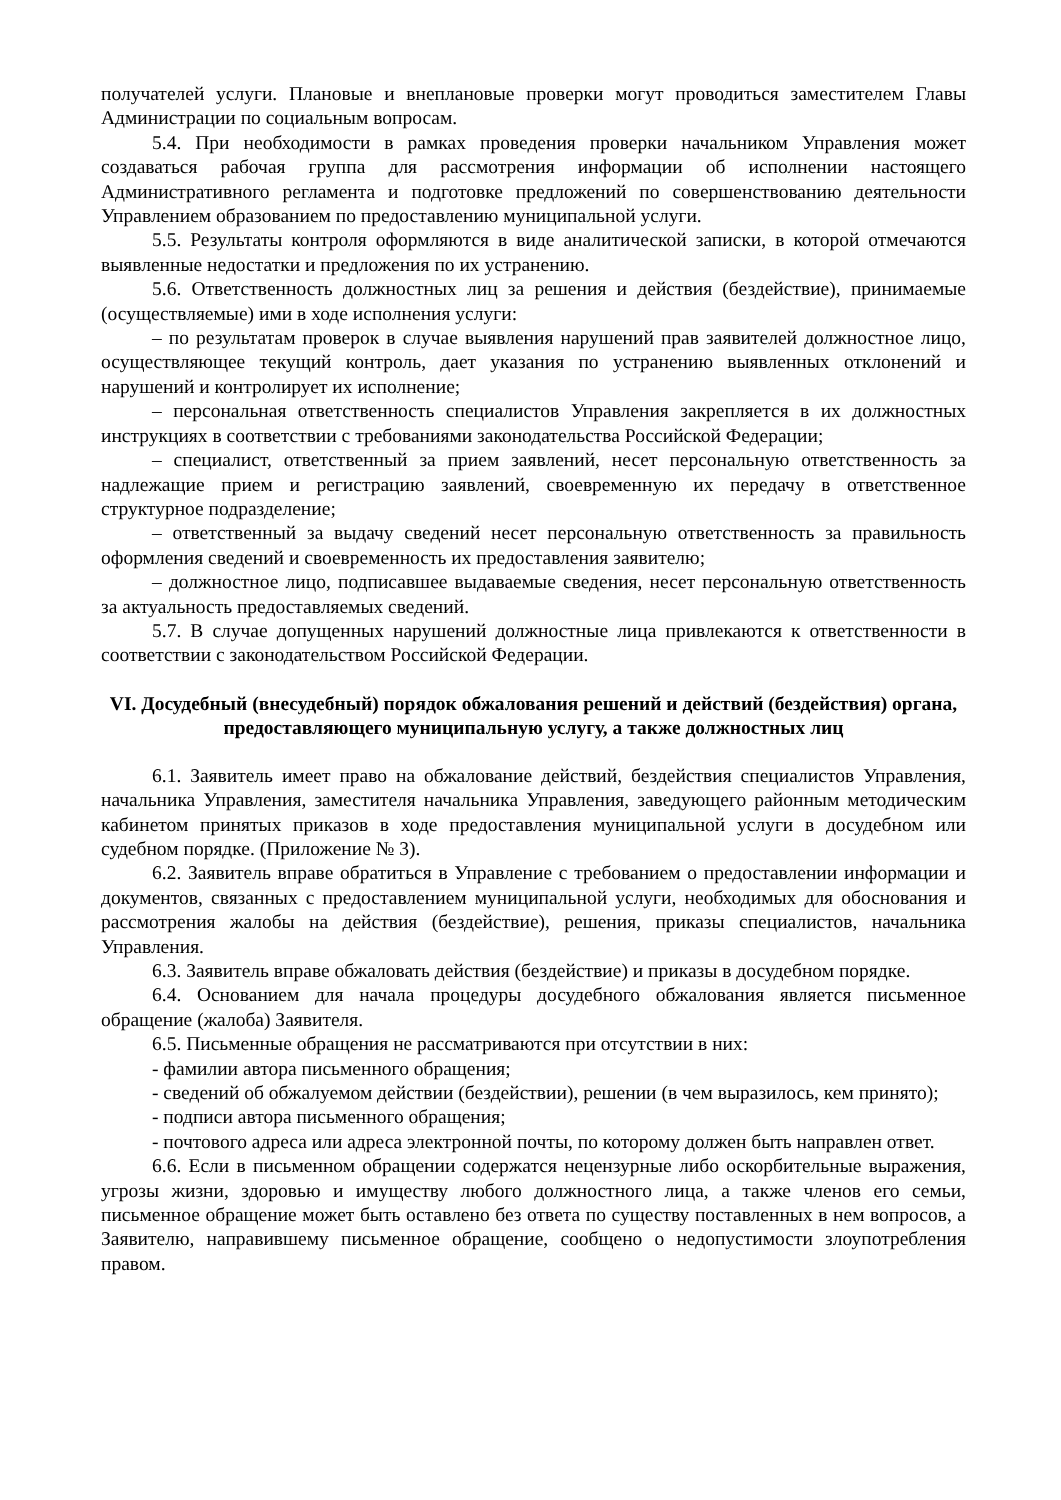получателей услуги. Плановые и внеплановые проверки могут проводиться заместителем Главы Администрации по социальным вопросам.
5.4. При необходимости в рамках проведения проверки начальником Управления может создаваться рабочая группа для рассмотрения информации об исполнении настоящего Административного регламента и подготовке предложений по совершенствованию деятельности Управлением образованием по предоставлению муниципальной услуги.
5.5. Результаты контроля оформляются в виде аналитической записки, в которой отмечаются выявленные недостатки и предложения по их устранению.
5.6. Ответственность должностных лиц за решения и действия (бездействие), принимаемые (осуществляемые) ими в ходе исполнения услуги:
– по результатам проверок в случае выявления нарушений прав заявителей должностное лицо, осуществляющее текущий контроль, дает указания по устранению выявленных отклонений и нарушений и контролирует их исполнение;
– персональная ответственность специалистов Управления закрепляется в их должностных инструкциях в соответствии с требованиями законодательства Российской Федерации;
– специалист, ответственный за прием заявлений, несет персональную ответственность за надлежащие прием и регистрацию заявлений, своевременную их передачу в ответственное структурное подразделение;
– ответственный за выдачу сведений несет персональную ответственность за правильность оформления сведений и своевременность их предоставления заявителю;
– должностное лицо, подписавшее выдаваемые сведения, несет персональную ответственность за актуальность предоставляемых сведений.
5.7. В случае допущенных нарушений должностные лица привлекаются к ответственности в соответствии с законодательством Российской Федерации.
VI. Досудебный (внесудебный) порядок обжалования решений и действий (бездействия) органа, предоставляющего муниципальную услугу, а также должностных лиц
6.1. Заявитель имеет право на обжалование действий, бездействия специалистов Управления, начальника Управления, заместителя начальника Управления, заведующего районным методическим кабинетом принятых приказов в ходе предоставления муниципальной услуги в досудебном или судебном порядке. (Приложение № 3).
6.2. Заявитель вправе обратиться в Управление с требованием о предоставлении информации и документов, связанных с предоставлением муниципальной услуги, необходимых для обоснования и рассмотрения жалобы на действия (бездействие), решения, приказы специалистов, начальника Управления.
6.3. Заявитель вправе обжаловать действия (бездействие) и приказы в досудебном порядке.
6.4. Основанием для начала процедуры досудебного обжалования является письменное обращение (жалоба) Заявителя.
6.5. Письменные обращения не рассматриваются при отсутствии в них:
- фамилии автора письменного обращения;
- сведений об обжалуемом действии (бездействии), решении (в чем выразилось, кем принято);
- подписи автора письменного обращения;
- почтового адреса или адреса электронной почты, по которому должен быть направлен ответ.
6.6. Если в письменном обращении содержатся нецензурные либо оскорбительные выражения, угрозы жизни, здоровью и имуществу любого должностного лица, а также членов его семьи, письменное обращение может быть оставлено без ответа по существу поставленных в нем вопросов, а Заявителю, направившему письменное обращение, сообщено о недопустимости злоупотребления правом.